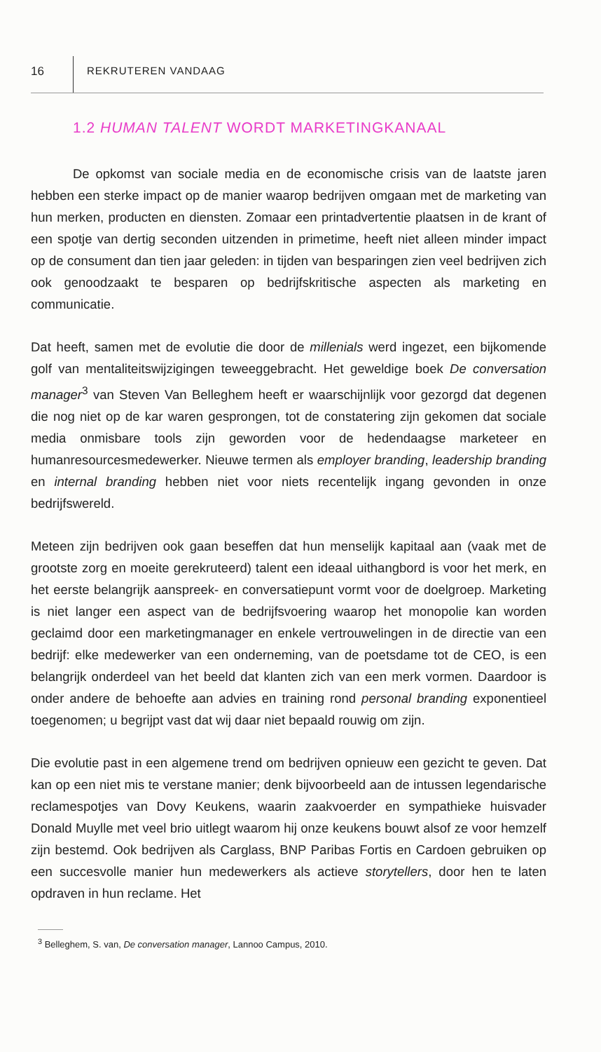16 REKRUTEREN VANDAAG
1.2 HUMAN TALENT WORDT MARKETINGKANAAL
De opkomst van sociale media en de economische crisis van de laatste jaren hebben een sterke impact op de manier waarop bedrijven omgaan met de marketing van hun merken, producten en diensten. Zomaar een printadvertentie plaatsen in de krant of een spotje van dertig seconden uitzenden in primetime, heeft niet alleen minder impact op de consument dan tien jaar geleden: in tijden van besparingen zien veel bedrijven zich ook genoodzaakt te besparen op bedrijfskritische aspecten als marketing en communicatie.
Dat heeft, samen met de evolutie die door de millenials werd ingezet, een bijkomende golf van mentaliteitswijzigingen teweeggebracht. Het geweldige boek De conversation manager<sup>3</sup> van Steven Van Belleghem heeft er waarschijnlijk voor gezorgd dat degenen die nog niet op de kar waren gesprongen, tot de constatering zijn gekomen dat sociale media onmisbare tools zijn geworden voor de hedendaagse marketeer en humanresourcesmedewerker. Nieuwe termen als employer branding, leadership branding en internal branding hebben niet voor niets recentelijk ingang gevonden in onze bedrijfswereld.
Meteen zijn bedrijven ook gaan beseffen dat hun menselijk kapitaal aan (vaak met de grootste zorg en moeite gerekruteerd) talent een ideaal uithangbord is voor het merk, en het eerste belangrijk aanspreek- en conversatiepunt vormt voor de doelgroep. Marketing is niet langer een aspect van de bedrijfsvoering waarop het monopolie kan worden geclaimd door een marketingmanager en enkele vertrouwelingen in de directie van een bedrijf: elke medewerker van een onderneming, van de poetsdame tot de CEO, is een belangrijk onderdeel van het beeld dat klanten zich van een merk vormen. Daardoor is onder andere de behoefte aan advies en training rond personal branding exponentieel toegenomen; u begrijpt vast dat wij daar niet bepaald rouwig om zijn.
Die evolutie past in een algemene trend om bedrijven opnieuw een gezicht te geven. Dat kan op een niet mis te verstane manier; denk bijvoorbeeld aan de intussen legendarische reclamespotjes van Dovy Keukens, waarin zaakvoerder en sympathieke huisvader Donald Muylle met veel brio uitlegt waarom hij onze keukens bouwt alsof ze voor hemzelf zijn bestemd. Ook bedrijven als Carglass, BNP Paribas Fortis en Cardoen gebruiken op een succesvolle manier hun medewerkers als actieve storytellers, door hen te laten opdraven in hun reclame. Het
<sup>3</sup> Belleghem, S. van, De conversation manager, Lannoo Campus, 2010.